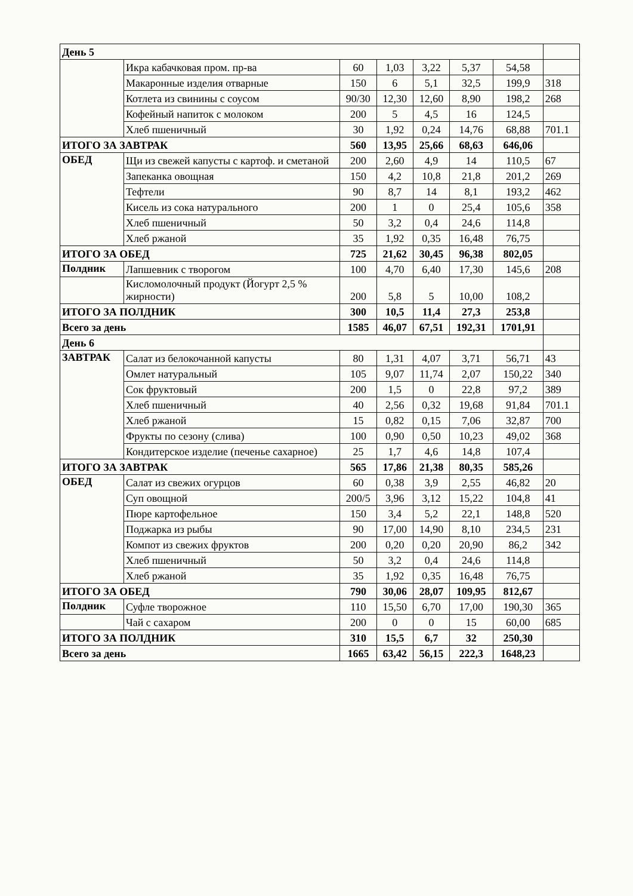| День 5 | | | | | | | |
| | Икра кабачковая пром. пр-ва | 60 | 1,03 | 3,22 | 5,37 | 54,58 | |
| | Макаронные изделия отварные | 150 | 6 | 5,1 | 32,5 | 199,9 | 318 |
| | Котлета из свинины с соусом | 90/30 | 12,30 | 12,60 | 8,90 | 198,2 | 268 |
| | Кофейный напиток с молоком | 200 | 5 | 4,5 | 16 | 124,5 | |
| | Хлеб пшеничный | 30 | 1,92 | 0,24 | 14,76 | 68,88 | 701.1 |
| ИТОГО ЗА ЗАВТРАК | | 560 | 13,95 | 25,66 | 68,63 | 646,06 | |
| ОБЕД | Щи из свежей капусты с картоф. и сметаной | 200 | 2,60 | 4,9 | 14 | 110,5 | 67 |
| | Запеканка овощная | 150 | 4,2 | 10,8 | 21,8 | 201,2 | 269 |
| | Тефтели | 90 | 8,7 | 14 | 8,1 | 193,2 | 462 |
| | Кисель из сока натурального | 200 | 1 | 0 | 25,4 | 105,6 | 358 |
| | Хлеб пшеничный | 50 | 3,2 | 0,4 | 24,6 | 114,8 | |
| | Хлеб ржаной | 35 | 1,92 | 0,35 | 16,48 | 76,75 | |
| ИТОГО ЗА ОБЕД | | 725 | 21,62 | 30,45 | 96,38 | 802,05 | |
| Полдник | Лапшевник с творогом | 100 | 4,70 | 6,40 | 17,30 | 145,6 | 208 |
| | Кисломолочный продукт (Йогурт 2,5 % жирности) | 200 | 5,8 | 5 | 10,00 | 108,2 | |
| ИТОГО ЗА ПОЛДНИК | | 300 | 10,5 | 11,4 | 27,3 | 253,8 | |
| Всего за день | | 1585 | 46,07 | 67,51 | 192,31 | 1701,91 | |
| День 6 | | | | | | | |
| ЗАВТРАК | Салат из белокочанной капусты | 80 | 1,31 | 4,07 | 3,71 | 56,71 | 43 |
| | Омлет натуральный | 105 | 9,07 | 11,74 | 2,07 | 150,22 | 340 |
| | Сок фруктовый | 200 | 1,5 | 0 | 22,8 | 97,2 | 389 |
| | Хлеб пшеничный | 40 | 2,56 | 0,32 | 19,68 | 91,84 | 701.1 |
| | Хлеб ржаной | 15 | 0,82 | 0,15 | 7,06 | 32,87 | 700 |
| | Фрукты по сезону (слива) | 100 | 0,90 | 0,50 | 10,23 | 49,02 | 368 |
| | Кондитерское изделие (печенье сахарное) | 25 | 1,7 | 4,6 | 14,8 | 107,4 | |
| ИТОГО ЗА ЗАВТРАК | | 565 | 17,86 | 21,38 | 80,35 | 585,26 | |
| ОБЕД | Салат из свежих огурцов | 60 | 0,38 | 3,9 | 2,55 | 46,82 | 20 |
| | Суп овощной | 200/5 | 3,96 | 3,12 | 15,22 | 104,8 | 41 |
| | Пюре картофельное | 150 | 3,4 | 5,2 | 22,1 | 148,8 | 520 |
| | Поджарка из рыбы | 90 | 17,00 | 14,90 | 8,10 | 234,5 | 231 |
| | Компот из свежих фруктов | 200 | 0,20 | 0,20 | 20,90 | 86,2 | 342 |
| | Хлеб пшеничный | 50 | 3,2 | 0,4 | 24,6 | 114,8 | |
| | Хлеб ржаной | 35 | 1,92 | 0,35 | 16,48 | 76,75 | |
| ИТОГО ЗА ОБЕД | | 790 | 30,06 | 28,07 | 109,95 | 812,67 | |
| Полдник | Суфле творожное | 110 | 15,50 | 6,70 | 17,00 | 190,30 | 365 |
| | Чай с сахаром | 200 | 0 | 0 | 15 | 60,00 | 685 |
| ИТОГО ЗА ПОЛДНИК | | 310 | 15,5 | 6,7 | 32 | 250,30 | |
| Всего за день | | 1665 | 63,42 | 56,15 | 222,3 | 1648,23 | |